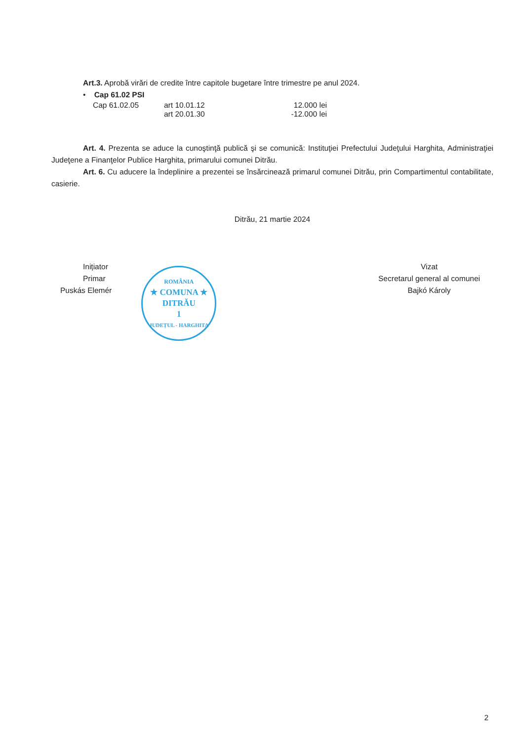Art.3. Aprobă virări de credite între capitole bugetare între trimestre pe anul 2024.
• Cap 61.02 PSI
Cap 61.02.05 art 10.01.12 12.000 lei
art 20.01.30 -12.000 lei
Art. 4. Prezenta se aduce la cunoştinţă publică şi se comunică: Instituţiei Prefectului Judeţului Harghita, Administraţiei Judeţene a Finanţelor Publice Harghita, primarului comunei Ditrău.
Art. 6. Cu aducere la îndeplinire a prezentei se însărcinează primarul comunei Ditrău, prin Compartimentul contabilitate, casierie.
Ditrău, 21 martie 2024
Inițiator
Primar
Puskás Elemér
ROMÂNIA
★ COMUNA ★
DITRĂU
1
JUDEȚUL - HARGHITA
Vizat
Secretarul general al comunei
Bajkó Károly
2